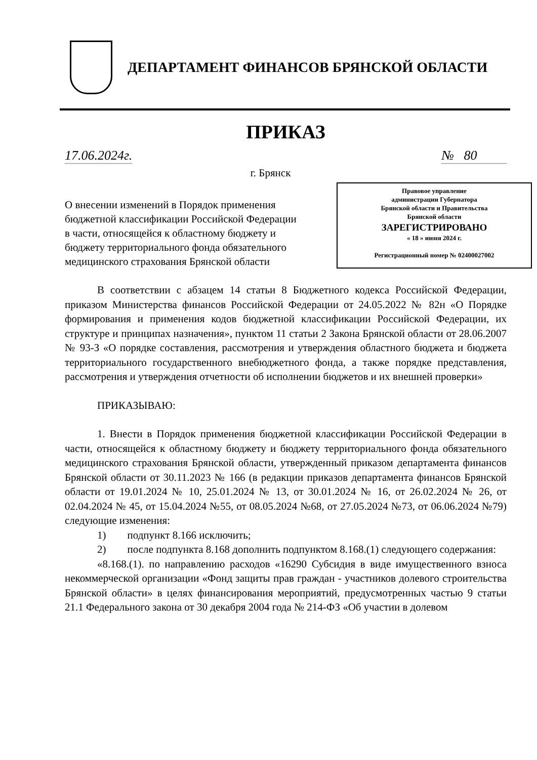ДЕПАРТАМЕНТ ФИНАНСОВ БРЯНСКОЙ ОБЛАСТИ
ПРИКАЗ
17.06.2024г. № 80
г. Брянск
О внесении изменений в Порядок применения бюджетной классификации Российской Федерации в части, относящейся к областному бюджету и бюджету территориального фонда обязательного медицинского страхования Брянской области
Правовое управление
администрации Губернатора
Брянской области и Правительства
Брянской области
ЗАРЕГИСТРИРОВАНО
« 18 » июня 2024 г.
Регистрационный номер № 02400027002
В соответствии с абзацем 14 статьи 8 Бюджетного кодекса Российской Федерации, приказом Министерства финансов Российской Федерации от 24.05.2022 № 82н «О Порядке формирования и применения кодов бюджетной классификации Российской Федерации, их структуре и принципах назначения», пунктом 11 статьи 2 Закона Брянской области от 28.06.2007 № 93-З «О порядке составления, рассмотрения и утверждения областного бюджета и бюджета территориального государственного внебюджетного фонда, а также порядке представления, рассмотрения и утверждения отчетности об исполнении бюджетов и их внешней проверки»
ПРИКАЗЫВАЮ:
1. Внести в Порядок применения бюджетной классификации Российской Федерации в части, относящейся к областному бюджету и бюджету территориального фонда обязательного медицинского страхования Брянской области, утвержденный приказом департамента финансов Брянской области от 30.11.2023 № 166 (в редакции приказов департамента финансов Брянской области от 19.01.2024 № 10, 25.01.2024 № 13, от 30.01.2024 № 16, от 26.02.2024 № 26, от 02.04.2024 № 45, от 15.04.2024 №55, от 08.05.2024 №68, от 27.05.2024 №73, от 06.06.2024 №79) следующие изменения:
1) подпункт 8.166 исключить;
2) после подпункта 8.168 дополнить подпунктом 8.168.(1) следующего содержания:
«8.168.(1). по направлению расходов «16290 Субсидия в виде имущественного взноса некоммерческой организации «Фонд защиты прав граждан - участников долевого строительства Брянской области» в целях финансирования мероприятий, предусмотренных частью 9 статьи 21.1 Федерального закона от 30 декабря 2004 года № 214-ФЗ «Об участии в долевом